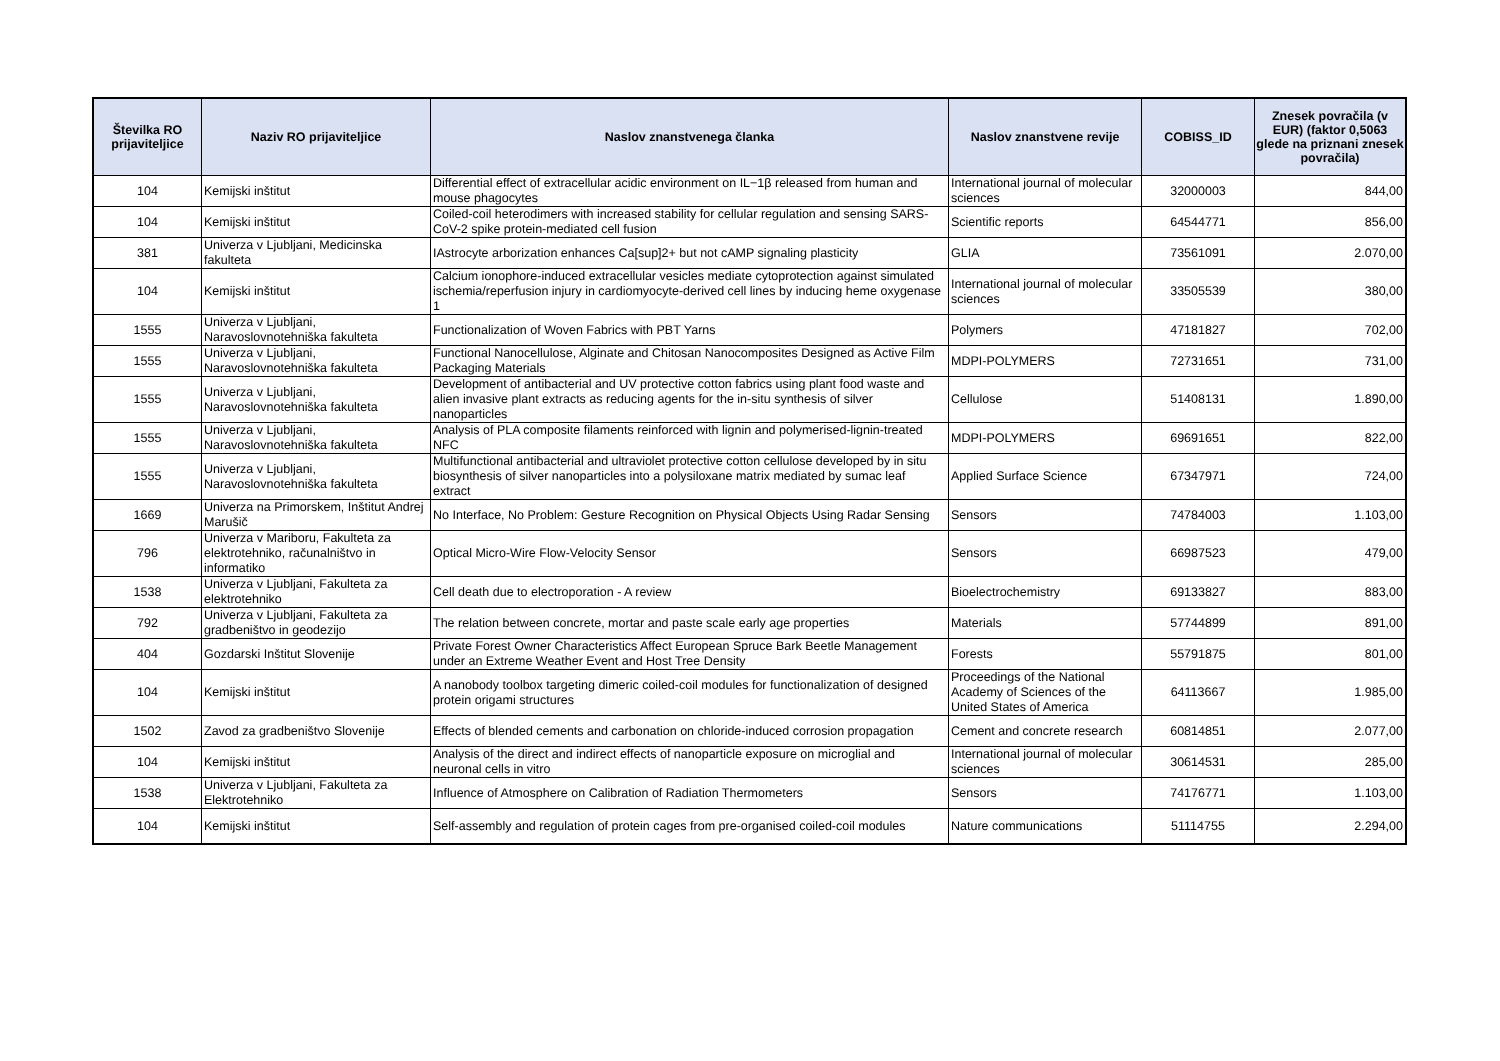| Številka RO prijaviteljice | Naziv RO prijaviteljice | Naslov znanstvenega članka | Naslov znanstvene revije | COBISS_ID | Znesek povračila (v EUR) (faktor 0,5063 glede na priznani znesek povračila) |
| --- | --- | --- | --- | --- | --- |
| 104 | Kemijski inštitut | Differential effect of extracellular acidic environment on IL−1β released from human and mouse phagocytes | International journal of molecular sciences | 32000003 | 844,00 |
| 104 | Kemijski inštitut | Coiled-coil heterodimers with increased stability for cellular regulation and sensing SARS-CoV-2 spike protein-mediated cell fusion | Scientific reports | 64544771 | 856,00 |
| 381 | Univerza v Ljubljani, Medicinska fakulteta | IAstrocyte arborization enhances Ca[sup]2+ but not cAMP signaling plasticity | GLIA | 73561091 | 2.070,00 |
| 104 | Kemijski inštitut | Calcium ionophore-induced extracellular vesicles mediate cytoprotection against simulated ischemia/reperfusion injury in cardiomyocyte-derived cell lines by inducing heme oxygenase 1 | International journal of molecular sciences | 33505539 | 380,00 |
| 1555 | Univerza v Ljubljani, Naravoslovnotehniška fakulteta | Functionalization of Woven Fabrics with PBT Yarns | Polymers | 47181827 | 702,00 |
| 1555 | Univerza v Ljubljani, Naravoslovnotehniška fakulteta | Functional Nanocellulose, Alginate and Chitosan Nanocomposites Designed as Active Film Packaging Materials | MDPI-POLYMERS | 72731651 | 731,00 |
| 1555 | Univerza v Ljubljani, Naravoslovnotehniška fakulteta | Development of antibacterial and UV protective cotton fabrics using plant food waste and alien invasive plant extracts as reducing agents for the in-situ synthesis of silver nanoparticles | Cellulose | 51408131 | 1.890,00 |
| 1555 | Univerza v Ljubljani, Naravoslovnotehniška fakulteta | Analysis of PLA composite filaments reinforced with lignin and polymerised-lignin-treated NFC | MDPI-POLYMERS | 69691651 | 822,00 |
| 1555 | Univerza v Ljubljani, Naravoslovnotehniška fakulteta | Multifunctional antibacterial and ultraviolet protective cotton cellulose developed by in situ biosynthesis of silver nanoparticles into a polysiloxane matrix mediated by sumac leaf extract | Applied Surface Science | 67347971 | 724,00 |
| 1669 | Univerza na Primorskem, Inštitut Andrej Marušič | No Interface, No Problem: Gesture Recognition on Physical Objects Using Radar Sensing | Sensors | 74784003 | 1.103,00 |
| 796 | Univerza v Mariboru, Fakulteta za elektrotehniko, računalništvo in informatiko | Optical Micro-Wire Flow-Velocity Sensor | Sensors | 66987523 | 479,00 |
| 1538 | Univerza v Ljubljani, Fakulteta za elektrotehniko | Cell death due to electroporation - A review | Bioelectrochemistry | 69133827 | 883,00 |
| 792 | Univerza v Ljubljani, Fakulteta za gradbeništvo in geodezijo | The relation between concrete, mortar and paste scale early age properties | Materials | 57744899 | 891,00 |
| 404 | Gozdarski Inštitut Slovenije | Private Forest Owner Characteristics Affect European Spruce Bark Beetle Management under an Extreme Weather Event and Host Tree Density | Forests | 55791875 | 801,00 |
| 104 | Kemijski inštitut | A nanobody toolbox targeting dimeric coiled-coil modules for functionalization of designed protein origami structures | Proceedings of the National Academy of Sciences of the United States of America | 64113667 | 1.985,00 |
| 1502 | Zavod za gradbeništvo Slovenije | Effects of blended cements and carbonation on chloride-induced corrosion propagation | Cement and concrete research | 60814851 | 2.077,00 |
| 104 | Kemijski inštitut | Analysis of the direct and indirect effects of nanoparticle exposure on microglial and neuronal cells in vitro | International journal of molecular sciences | 30614531 | 285,00 |
| 1538 | Univerza v Ljubljani, Fakulteta za Elektrotehniko | Influence of Atmosphere on Calibration of Radiation Thermometers | Sensors | 74176771 | 1.103,00 |
| 104 | Kemijski inštitut | Self-assembly and regulation of protein cages from pre-organised coiled-coil modules | Nature communications | 51114755 | 2.294,00 |